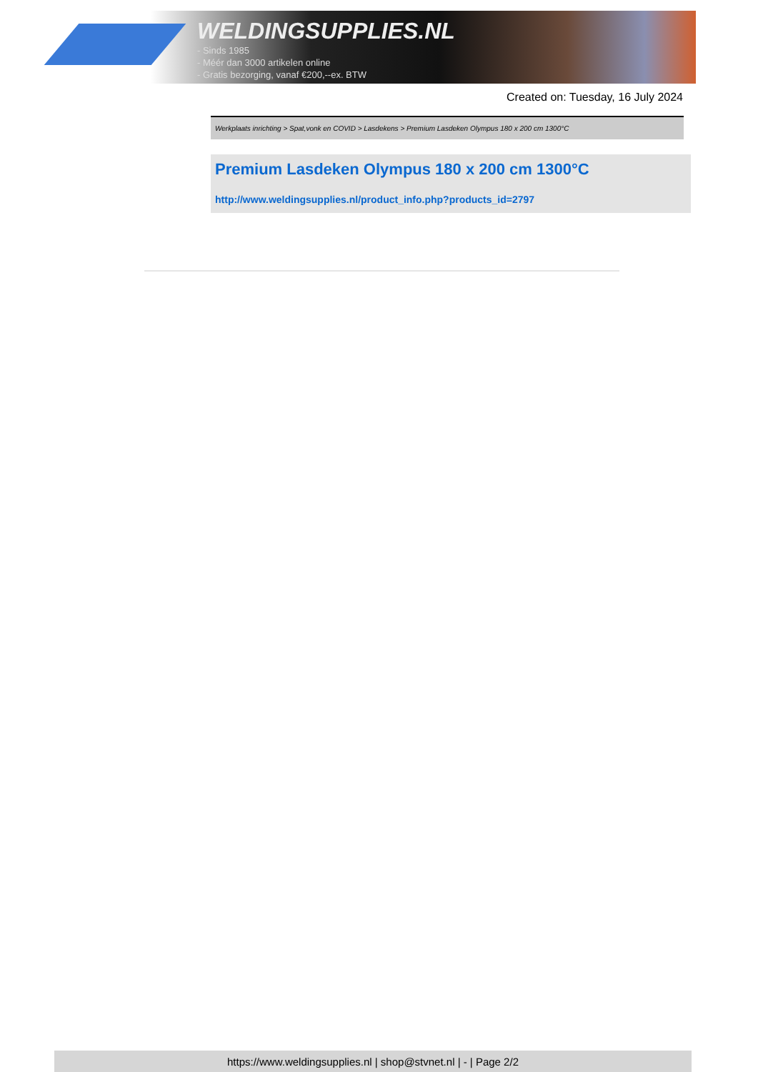WELDINGSUPPLIES.NL
- Sinds 1985
- Méér dan 3000 artikelen online
- Gratis bezorging, vanaf €200,--ex. BTW
Created on: Tuesday, 16 July 2024
Werkplaats inrichting > Spat,vonk en COVID > Lasdekens > Premium Lasdeken Olympus 180 x 200 cm 1300°C
Premium Lasdeken Olympus 180 x 200 cm 1300°C
http://www.weldingsupplies.nl/product_info.php?products_id=2797
https://www.weldingsupplies.nl | shop@stvnet.nl | - | Page 2/2